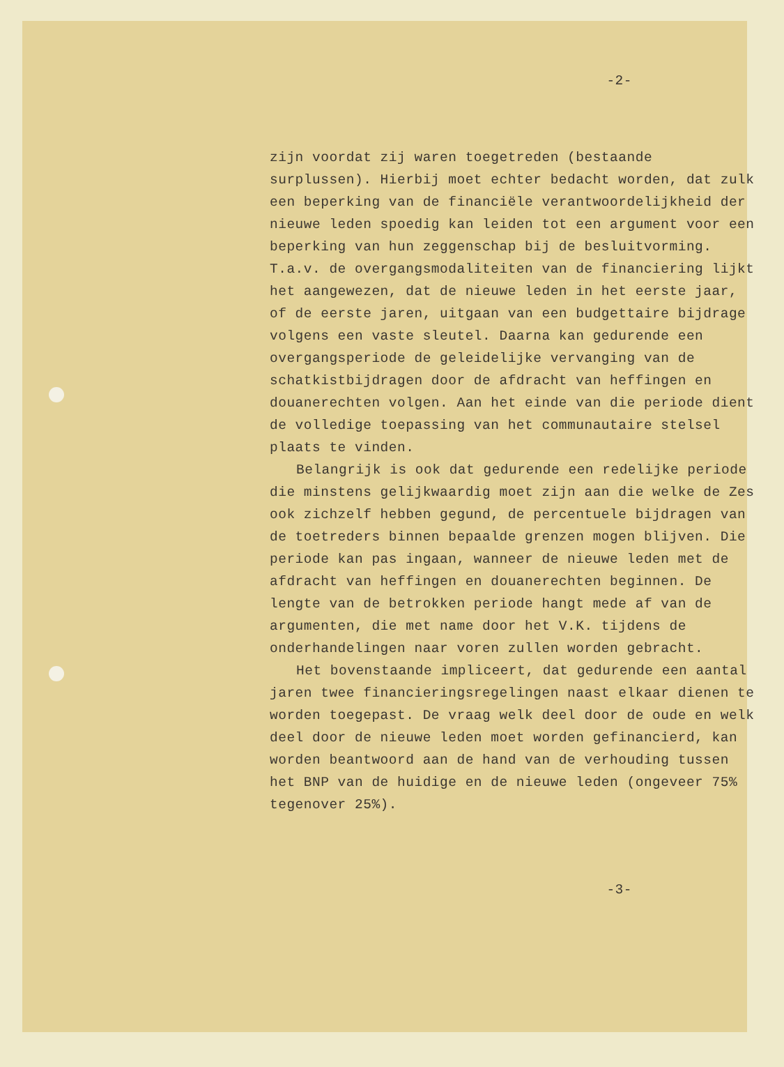-2-
zijn voordat zij waren toegetreden (bestaande surplussen). Hierbij moet echter bedacht worden, dat zulk een beperking van de financiële verantwoordelijkheid der nieuwe leden spoedig kan leiden tot een argument voor een beperking van hun zeggenschap bij de besluitvorming. T.a.v. de overgangsmodaliteiten van de financiering lijkt het aangewezen, dat de nieuwe leden in het eerste jaar, of de eerste jaren, uitgaan van een budgettaire bijdrage volgens een vaste sleutel. Daarna kan gedurende een overgangsperiode de geleidelijke vervanging van de schatkistbijdragen door de afdracht van heffingen en douanerechten volgen. Aan het einde van die periode dient de volledige toepassing van het communautaire stelsel plaats te vinden.
Belangrijk is ook dat gedurende een redelijke periode die minstens gelijkwaardig moet zijn aan die welke de Zes ook zichzelf hebben gegund, de percentuele bijdragen van de toetreders binnen bepaalde grenzen mogen blijven. Die periode kan pas ingaan, wanneer de nieuwe leden met de afdracht van heffingen en douanerechten beginnen. De lengte van de betrokken periode hangt mede af van de argumenten, die met name door het V.K. tijdens de onderhandelingen naar voren zullen worden gebracht.
Het bovenstaande impliceert, dat gedurende een aantal jaren twee financieringsregelingen naast elkaar dienen te worden toegepast. De vraag welk deel door de oude en welk deel door de nieuwe leden moet worden gefinancierd, kan worden beantwoord aan de hand van de verhouding tussen het BNP van de huidige en de nieuwe leden (ongeveer 75% tegenover 25%).
-3-